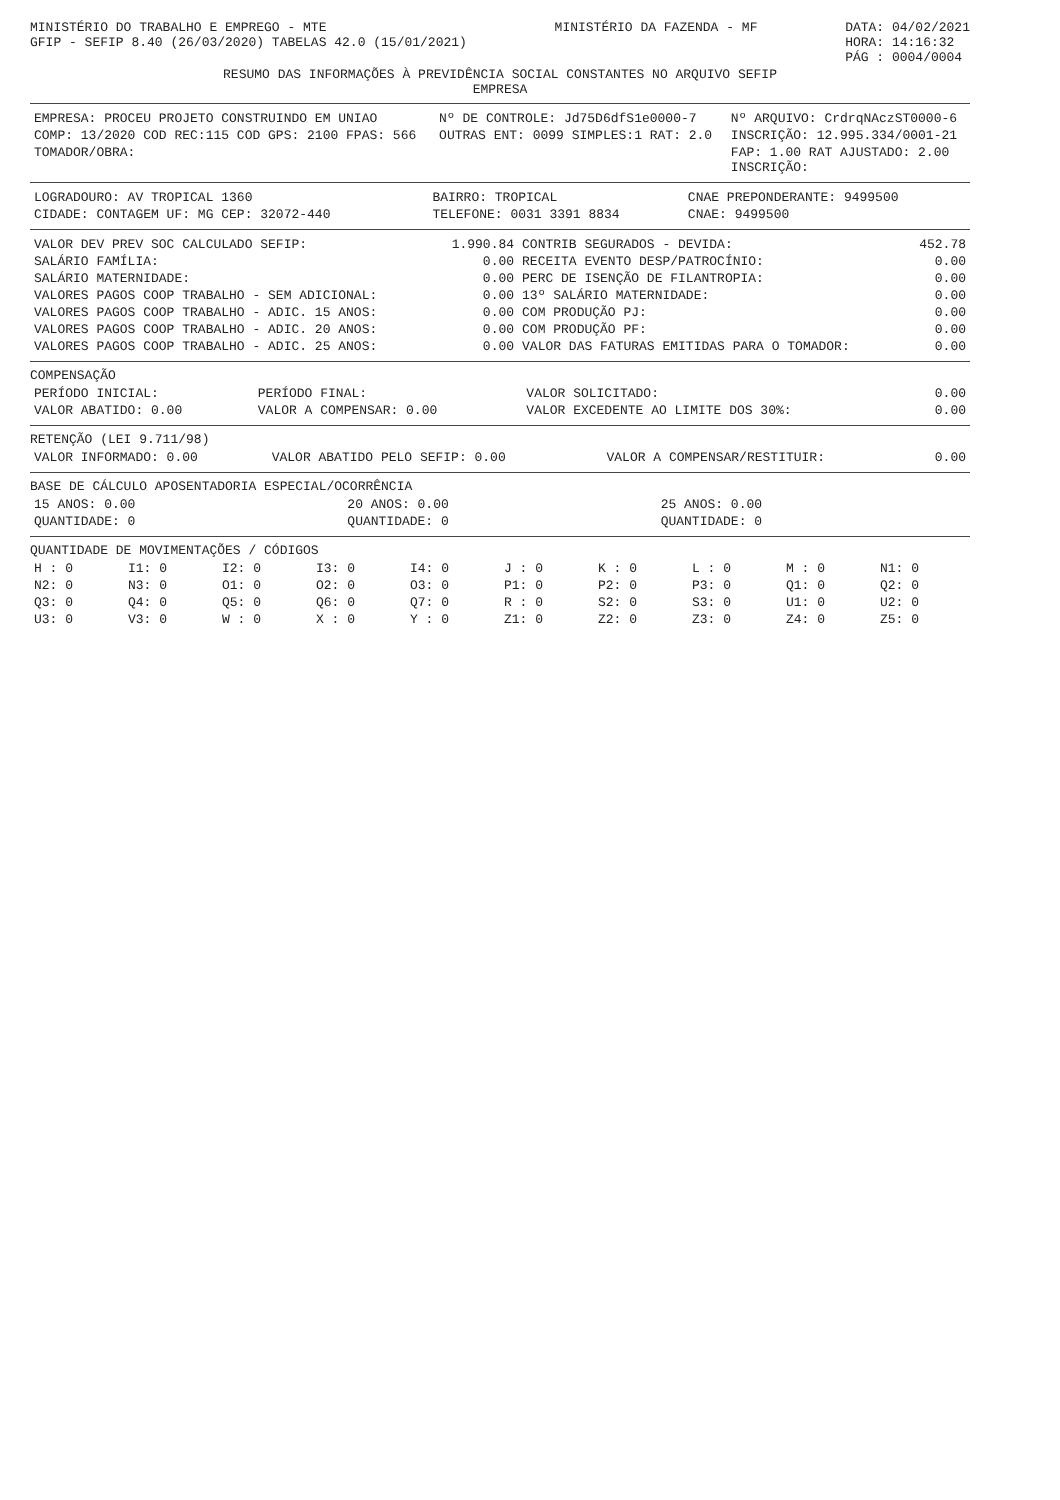MINISTÉRIO DO TRABALHO E EMPREGO - MTE
GFIP - SEFIP 8.40 (26/03/2020) TABELAS 42.0 (15/01/2021)
MINISTÉRIO DA FAZENDA - MF DATA: 04/02/2021
HORA: 14:16:32
PÁG : 0004/0004
RESUMO DAS INFORMAÇÕES À PREVIDÊNCIA SOCIAL CONSTANTES NO ARQUIVO SEFIP
EMPRESA
| EMPRESA: PROCEU PROJETO CONSTRUINDO EM UNIAO | Nº DE CONTROLE: Jd75D6dfS1e0000-7 | Nº ARQUIVO: CrdrqNAczST0000-6 |
| COMP: 13/2020 COD REC:115 COD GPS: 2100 FPAS: 566 | OUTRAS ENT: 0099 SIMPLES:1 RAT: 2.0 | INSCRIÇÃO: 12.995.334/0001-21 |
| TOMADOR/OBRA: | | FAP: 1.00 RAT AJUSTADO: 2.00 INSCRIÇÃO: |
| LOGRADOURO: AV TROPICAL 1360 | BAIRRO: TROPICAL | CNAE PREPONDERANTE: 9499500 |
| CIDADE: CONTAGEM UF: MG CEP: 32072-440 | TELEFONE: 0031 3391 8834 | CNAE: 9499500 |
| VALOR DEV PREV SOC CALCULADO SEFIP: | 1.990.84 | CONTRIB SEGURADOS - DEVIDA: | 452.78 |
| SALÁRIO FAMÍLIA: | 0.00 | RECEITA EVENTO DESP/PATROCÍNIO: | 0.00 |
| SALÁRIO MATERNIDADE: | 0.00 | PERC DE ISENÇÃO DE FILANTROPIA: | 0.00 |
| VALORES PAGOS COOP TRABALHO - SEM ADICIONAL: | 0.00 | 13º SALÁRIO MATERNIDADE: | 0.00 |
| VALORES PAGOS COOP TRABALHO - ADIC. 15 ANOS: | 0.00 | COM PRODUÇÃO PJ: | 0.00 |
| VALORES PAGOS COOP TRABALHO - ADIC. 20 ANOS: | 0.00 | COM PRODUÇÃO PF: | 0.00 |
| VALORES PAGOS COOP TRABALHO - ADIC. 25 ANOS: | 0.00 | VALOR DAS FATURAS EMITIDAS PARA O TOMADOR: | 0.00 |
COMPENSAÇÃO
| PERÍODO INICIAL: | PERÍODO FINAL: | VALOR SOLICITADO: | 0.00 |
| VALOR ABATIDO: 0.00 | VALOR A COMPENSAR: 0.00 | VALOR EXCEDENTE AO LIMITE DOS 30%: | 0.00 |
RETENÇÃO (LEI 9.711/98)
| VALOR INFORMADO: 0.00 | VALOR ABATIDO PELO SEFIP: 0.00 | VALOR A COMPENSAR/RESTITUIR: | 0.00 |
BASE DE CÁLCULO APOSENTADORIA ESPECIAL/OCORRÊNCIA
| 15 ANOS: 0.00 | 20 ANOS: 0.00 | 25 ANOS: 0.00 |
| QUANTIDADE: 0 | QUANTIDADE: 0 | QUANTIDADE: 0 |
QUANTIDADE DE MOVIMENTAÇÕES / CÓDIGOS
| H : 0 | I1: 0 | I2: 0 | I3: 0 | I4: 0 | J : 0 | K : 0 | L : 0 | M : 0 | N1: 0 |
| N2: 0 | N3: 0 | O1: 0 | O2: 0 | O3: 0 | P1: 0 | P2: 0 | P3: 0 | Q1: 0 | Q2: 0 |
| Q3: 0 | Q4: 0 | Q5: 0 | Q6: 0 | Q7: 0 | R : 0 | S2: 0 | S3: 0 | U1: 0 | U2: 0 |
| U3: 0 | V3: 0 | W : 0 | X : 0 | Y : 0 | Z1: 0 | Z2: 0 | Z3: 0 | Z4: 0 | Z5: 0 |